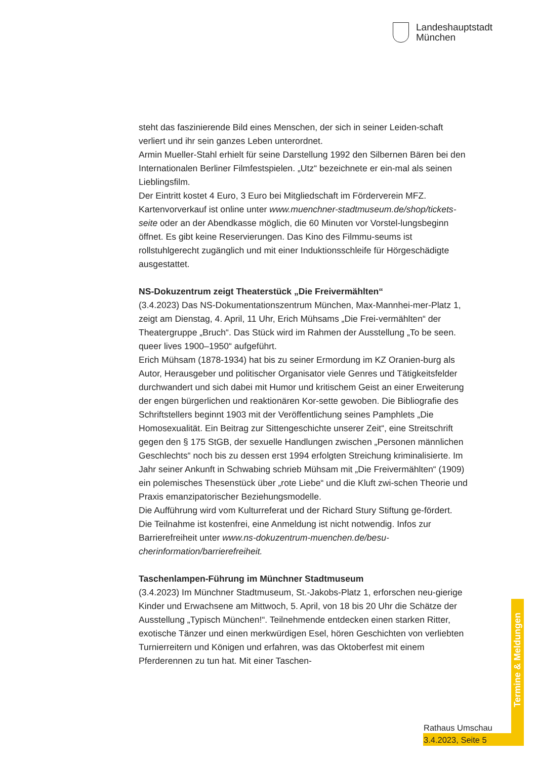Landeshauptstadt
München
steht das faszinierende Bild eines Menschen, der sich in seiner Leiden-schaft verliert und ihr sein ganzes Leben unterordnet.
Armin Mueller-Stahl erhielt für seine Darstellung 1992 den Silbernen Bären bei den Internationalen Berliner Filmfestspielen. „Utz“ bezeichnete er ein-mal als seinen Lieblingsfilm.
Der Eintritt kostet 4 Euro, 3 Euro bei Mitgliedschaft im Förderverein MFZ. Kartenvorverkauf ist online unter www.muenchner-stadtmuseum.de/shop/tickets-seite oder an der Abendkasse möglich, die 60 Minuten vor Vorstel-lungsbeginn öffnet. Es gibt keine Reservierungen. Das Kino des Filmmu-seums ist rollstuhlgerecht zugänglich und mit einer Induktionsschleife für Hörgeschädigte ausgestattet.
NS-Dokuzentrum zeigt Theaterstück „Die Freivermählten“
(3.4.2023) Das NS-Dokumentationszentrum München, Max-Mannhei-mer-Platz 1, zeigt am Dienstag, 4. April, 11 Uhr, Erich Mühsams „Die Frei-vermählten“ der Theatergruppe „Bruch“. Das Stück wird im Rahmen der Ausstellung „To be seen. queer lives 1900–1950“ aufgeführt.
Erich Mühsam (1878-1934) hat bis zu seiner Ermordung im KZ Oranien-burg als Autor, Herausgeber und politischer Organisator viele Genres und Tätigkeitsfelder durchwandert und sich dabei mit Humor und kritischem Geist an einer Erweiterung der engen bürgerlichen und reaktionären Kor-sette gewoben. Die Bibliografie des Schriftstellers beginnt 1903 mit der Veröffentlichung seines Pamphlets „Die Homosexualität. Ein Beitrag zur Sittengeschichte unserer Zeit“, eine Streitschrift gegen den § 175 StGB, der sexuelle Handlungen zwischen „Personen männlichen Geschlechts“ noch bis zu dessen erst 1994 erfolgten Streichung kriminalisierte. Im Jahr seiner Ankunft in Schwabing schrieb Mühsam mit „Die Freivermählten“ (1909) ein polemisches Thesenstück über „rote Liebe“ und die Kluft zwi-schen Theorie und Praxis emanzipatorischer Beziehungsmodelle.
Die Aufführung wird vom Kulturreferat und der Richard Stury Stiftung ge-fördert. Die Teilnahme ist kostenfrei, eine Anmeldung ist nicht notwendig. Infos zur Barrierefreiheit unter www.ns-dokuzentrum-muenchen.de/besu-cherinformation/barrierefreiheit.
Taschenlampen-Führung im Münchner Stadtmuseum
(3.4.2023) Im Münchner Stadtmuseum, St.-Jakobs-Platz 1, erforschen neu-gierige Kinder und Erwachsene am Mittwoch, 5. April, von 18 bis 20 Uhr die Schätze der Ausstellung „Typisch München!“. Teilnehmende entdecken einen starken Ritter, exotische Tänzer und einen merkwürdigen Esel, hören Geschichten von verliebten Turnierreitern und Königen und erfahren, was das Oktoberfest mit einem Pferderennen zu tun hat. Mit einer Taschen-
Termine & Meldungen
Rathaus Umschau
3.4.2023, Seite 5